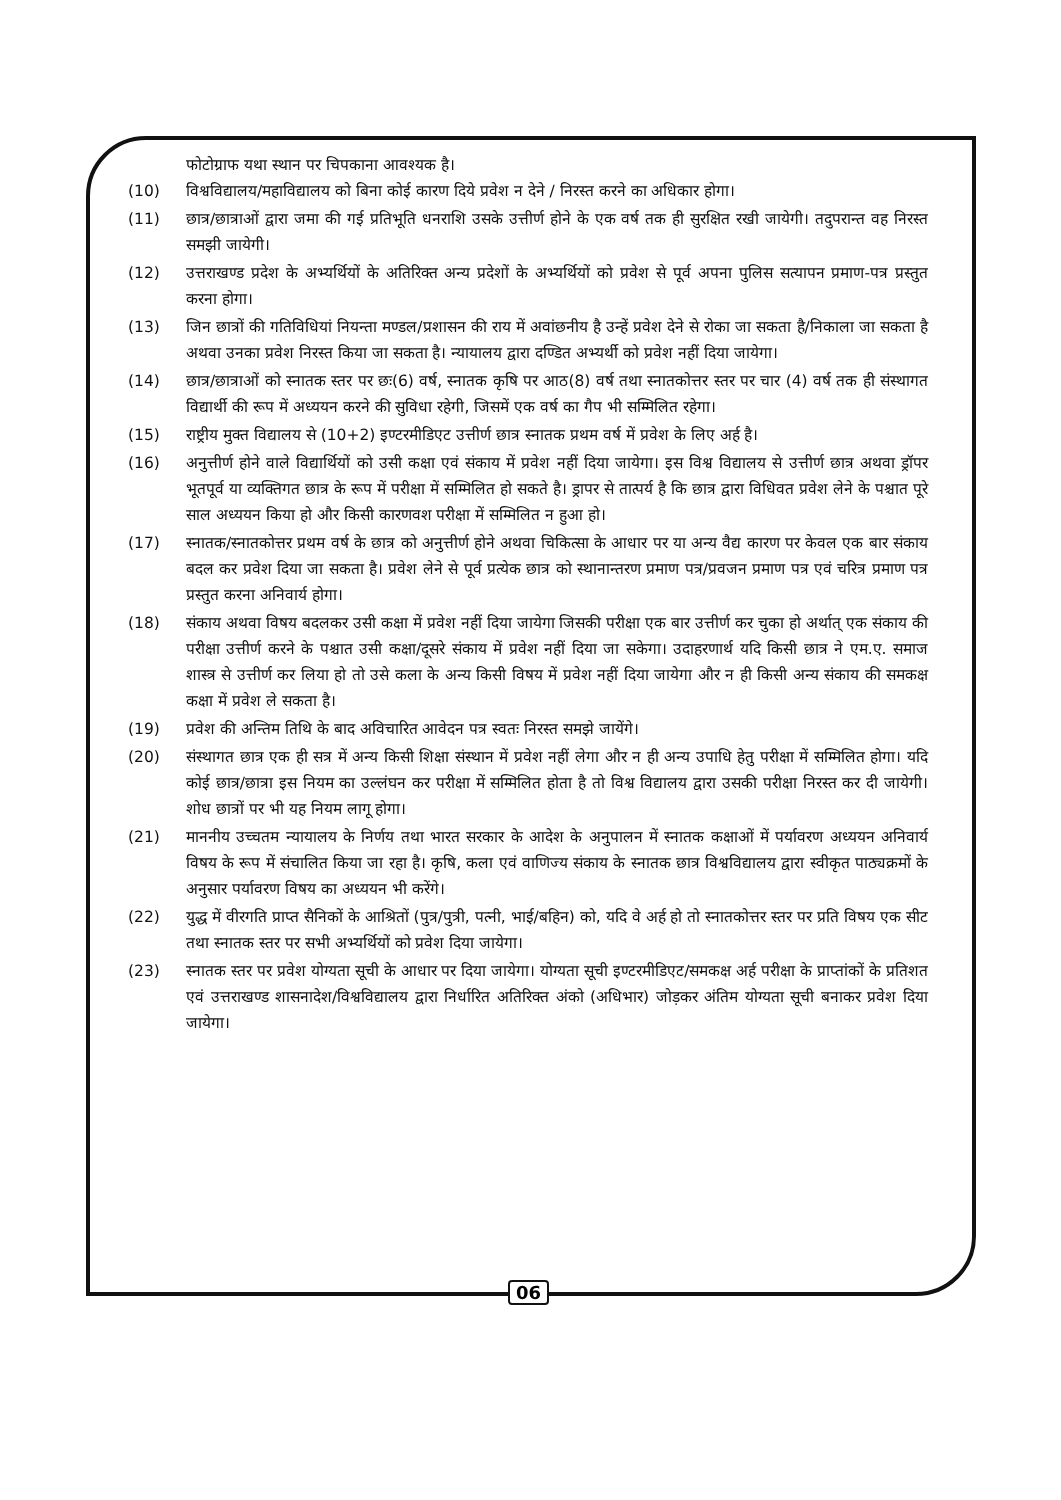फोटोग्राफ यथा स्थान पर चिपकाना आवश्यक है।
(10) विश्वविद्यालय/महाविद्यालय को बिना कोई कारण दिये प्रवेश न देने / निरस्त करने का अधिकार होगा।
(11) छात्र/छात्राओं द्वारा जमा की गई प्रतिभूति धनराशि उसके उत्तीर्ण होने के एक वर्ष तक ही सुरक्षित रखी जायेगी। तदुपरान्त वह निरस्त समझी जायेगी।
(12) उत्तराखण्ड प्रदेश के अभ्यर्थियों के अतिरिक्त अन्य प्रदेशों के अभ्यर्थियों को प्रवेश से पूर्व अपना पुलिस सत्यापन प्रमाण-पत्र प्रस्तुत करना होगा।
(13) जिन छात्रों की गतिविधियां नियन्ता मण्डल/प्रशासन की राय में अवांछनीय है उन्हें प्रवेश देने से रोका जा सकता है/निकाला जा सकता है अथवा उनका प्रवेश निरस्त किया जा सकता है। न्यायालय द्वारा दण्डित अभ्यर्थी को प्रवेश नहीं दिया जायेगा।
(14) छात्र/छात्राओं को स्नातक स्तर पर छः(6) वर्ष, स्नातक कृषि पर आठ(8) वर्ष तथा स्नातकोत्तर स्तर पर चार (4) वर्ष तक ही संस्थागत विद्यार्थी की रूप में अध्ययन करने की सुविधा रहेगी, जिसमें एक वर्ष का गैप भी सम्मिलित रहेगा।
(15) राष्ट्रीय मुक्त विद्यालय से (10+2) इण्टरमीडिएट उत्तीर्ण छात्र स्नातक प्रथम वर्ष में प्रवेश के लिए अर्ह है।
(16) अनुत्तीर्ण होने वाले विद्यार्थियों को उसी कक्षा एवं संकाय में प्रवेश नहीं दिया जायेगा। इस विश्व विद्यालय से उत्तीर्ण छात्र अथवा ड्रॉपर भूतपूर्व या व्यक्तिगत छात्र के रूप में परीक्षा में सम्मिलित हो सकते है। ड्रापर से तात्पर्य है कि छात्र द्वारा विधिवत प्रवेश लेने के पश्चात पूरे साल अध्ययन किया हो और किसी कारणवश परीक्षा में सम्मिलित न हुआ हो।
(17) स्नातक/स्नातकोत्तर प्रथम वर्ष के छात्र को अनुत्तीर्ण होने अथवा चिकित्सा के आधार पर या अन्य वैद्य कारण पर केवल एक बार संकाय बदल कर प्रवेश दिया जा सकता है। प्रवेश लेने से पूर्व प्रत्येक छात्र को स्थानान्तरण प्रमाण पत्र/प्रवजन प्रमाण पत्र एवं चरित्र प्रमाण पत्र प्रस्तुत करना अनिवार्य होगा।
(18) संकाय अथवा विषय बदलकर उसी कक्षा में प्रवेश नहीं दिया जायेगा जिसकी परीक्षा एक बार उत्तीर्ण कर चुका हो अर्थात् एक संकाय की परीक्षा उत्तीर्ण करने के पश्चात उसी कक्षा/दूसरे संकाय में प्रवेश नहीं दिया जा सकेगा। उदाहरणार्थ यदि किसी छात्र ने एम.ए. समाज शास्त्र से उत्तीर्ण कर लिया हो तो उसे कला के अन्य किसी विषय में प्रवेश नहीं दिया जायेगा और न ही किसी अन्य संकाय की समकक्ष कक्षा में प्रवेश ले सकता है।
(19) प्रवेश की अन्तिम तिथि के बाद अविचारित आवेदन पत्र स्वतः निरस्त समझे जायेंगे।
(20) संस्थागत छात्र एक ही सत्र में अन्य किसी शिक्षा संस्थान में प्रवेश नहीं लेगा और न ही अन्य उपाधि हेतु परीक्षा में सम्मिलित होगा। यदि कोई छात्र/छात्रा इस नियम का उल्लंघन कर परीक्षा में सम्मिलित होता है तो विश्व विद्यालय द्वारा उसकी परीक्षा निरस्त कर दी जायेगी। शोध छात्रों पर भी यह नियम लागू होगा।
(21) माननीय उच्चतम न्यायालय के निर्णय तथा भारत सरकार के आदेश के अनुपालन में स्नातक कक्षाओं में पर्यावरण अध्ययन अनिवार्य विषय के रूप में संचालित किया जा रहा है। कृषि, कला एवं वाणिज्य संकाय के स्नातक छात्र विश्वविद्यालय द्वारा स्वीकृत पाठ्यक्रमों के अनुसार पर्यावरण विषय का अध्ययन भी करेंगे।
(22) युद्ध में वीरगति प्राप्त सैनिकों के आश्रितों (पुत्र/पुत्री, पत्नी, भाई/बहिन) को, यदि वे अर्ह हो तो स्नातकोत्तर स्तर पर प्रति विषय एक सीट तथा स्नातक स्तर पर सभी अभ्यर्थियों को प्रवेश दिया जायेगा।
(23) स्नातक स्तर पर प्रवेश योग्यता सूची के आधार पर दिया जायेगा। योग्यता सूची इण्टरमीडिएट/समकक्ष अर्ह परीक्षा के प्राप्तांकों के प्रतिशत एवं उत्तराखण्ड शासनादेश/विश्वविद्यालय द्वारा निर्धारित अतिरिक्त अंको (अधिभार) जोड़कर अंतिम योग्यता सूची बनाकर प्रवेश दिया जायेगा।
06